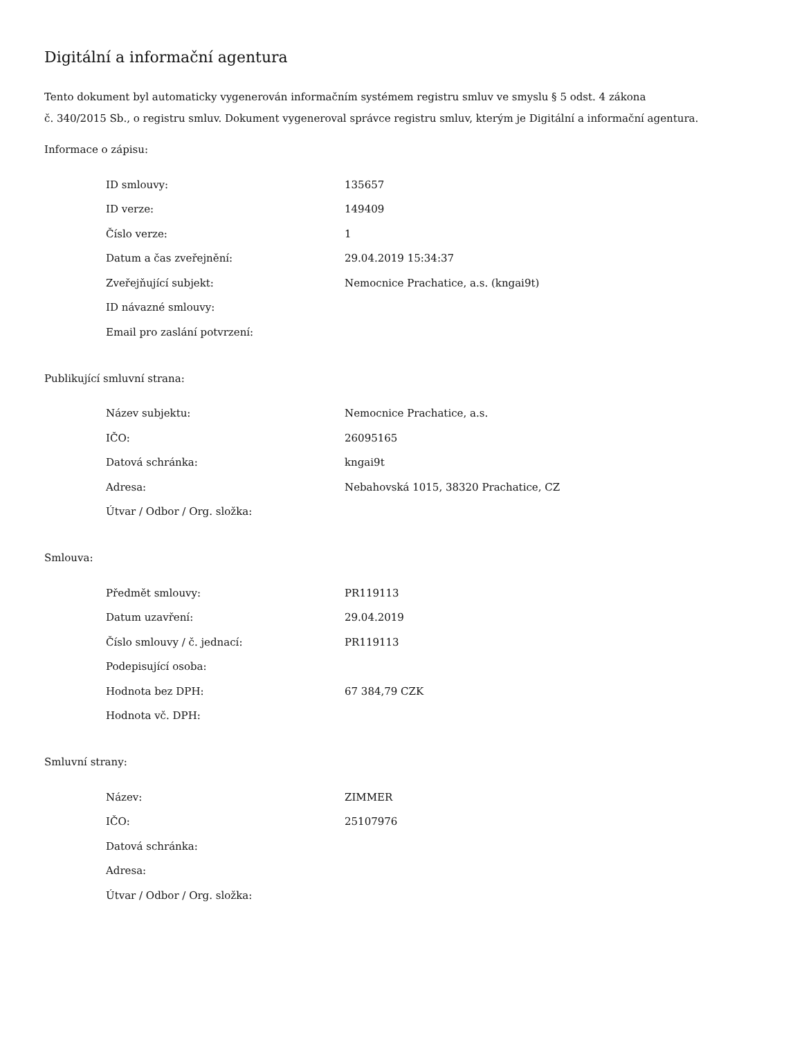Digitální a informační agentura
Tento dokument byl automaticky vygenerován informačním systémem registru smluv ve smyslu § 5 odst. 4 zákona
č. 340/2015 Sb., o registru smluv. Dokument vygeneroval správce registru smluv, kterým je Digitální a informační agentura.
Informace o zápisu:
| ID smlouvy: | 135657 |
| ID verze: | 149409 |
| Číslo verze: | 1 |
| Datum a čas zveřejnění: | 29.04.2019 15:34:37 |
| Zveřejňující subjekt: | Nemocnice Prachatice, a.s. (kngai9t) |
| ID návazné smlouvy: | |
| Email pro zaslání potvrzení: | |
Publikující smluvní strana:
| Název subjektu: | Nemocnice Prachatice, a.s. |
| IČO: | 26095165 |
| Datová schránka: | kngai9t |
| Adresa: | Nebahovská 1015, 38320 Prachatice, CZ |
| Útvar / Odbor / Org. složka: | |
Smlouva:
| Předmět smlouvy: | PR119113 |
| Datum uzavření: | 29.04.2019 |
| Číslo smlouvy / č. jednací: | PR119113 |
| Podepisující osoba: | |
| Hodnota bez DPH: | 67 384,79 CZK |
| Hodnota vč. DPH: | |
Smluvní strany:
| Název: | ZIMMER |
| IČO: | 25107976 |
| Datová schránka: | |
| Adresa: | |
| Útvar / Odbor / Org. složka: | |